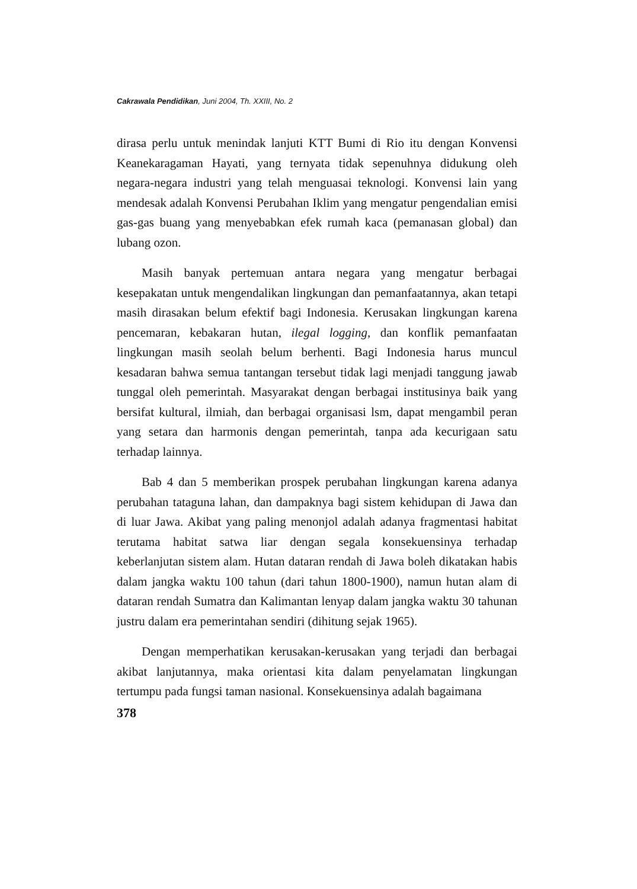Cakrawala Pendidikan, Juni 2004, Th. XXIII, No. 2
dirasa perlu untuk menindak lanjuti KTT Bumi di Rio itu dengan Konvensi Keanekaragaman Hayati, yang ternyata tidak sepenuhnya didukung oleh negara-negara industri yang telah menguasai teknologi. Konvensi lain yang mendesak adalah Konvensi Perubahan Iklim yang mengatur pengendalian emisi gas-gas buang yang menyebabkan efek rumah kaca (pemanasan global) dan lubang ozon.
Masih banyak pertemuan antara negara yang mengatur berbagai kesepakatan untuk mengendalikan lingkungan dan pemanfaatannya, akan tetapi masih dirasakan belum efektif bagi Indonesia. Kerusakan lingkungan karena pencemaran, kebakaran hutan, ilegal logging, dan konflik pemanfaatan lingkungan masih seolah belum berhenti. Bagi Indonesia harus muncul kesadaran bahwa semua tantangan tersebut tidak lagi menjadi tanggung jawab tunggal oleh pemerintah. Masyarakat dengan berbagai institusinya baik yang bersifat kultural, ilmiah, dan berbagai organisasi lsm, dapat mengambil peran yang setara dan harmonis dengan pemerintah, tanpa ada kecurigaan satu terhadap lainnya.
Bab 4 dan 5 memberikan prospek perubahan lingkungan karena adanya perubahan tataguna lahan, dan dampaknya bagi sistem kehidupan di Jawa dan di luar Jawa. Akibat yang paling menonjol adalah adanya fragmentasi habitat terutama habitat satwa liar dengan segala konsekuensinya terhadap keberlanjutan sistem alam. Hutan dataran rendah di Jawa boleh dikatakan habis dalam jangka waktu 100 tahun (dari tahun 1800-1900), namun hutan alam di dataran rendah Sumatra dan Kalimantan lenyap dalam jangka waktu 30 tahunan justru dalam era pemerintahan sendiri (dihitung sejak 1965).
Dengan memperhatikan kerusakan-kerusakan yang terjadi dan berbagai akibat lanjutannya, maka orientasi kita dalam penyelamatan lingkungan tertumpu pada fungsi taman nasional. Konsekuensinya adalah bagaimana
378